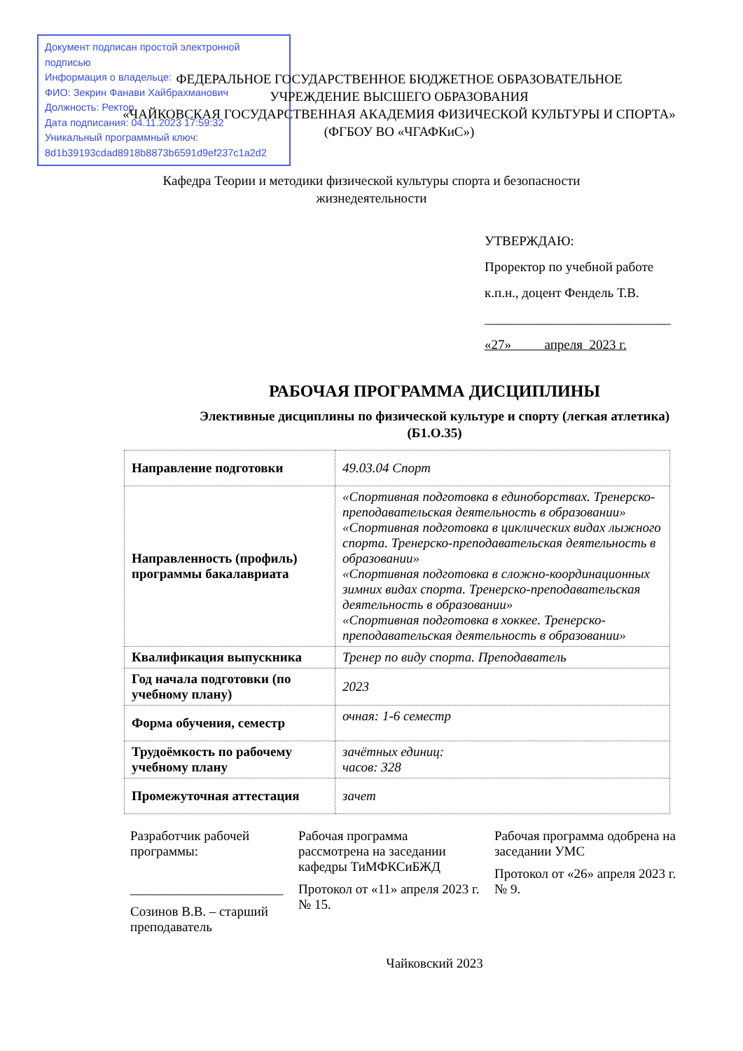Документ подписан простой электронной подписью
Информация о владельце:
ФИО: Зекрин Фанави Хайбрахманович
Должность: Ректор
Дата подписания: 04.11.2023 17:59:32
Уникальный программный ключ:
8d1b39193cdad8918b8873b6591d9ef237c1a2d2
ФЕДЕРАЛЬНОЕ ГОСУДАРСТВЕННОЕ БЮДЖЕТНОЕ ОБРАЗОВАТЕЛЬНОЕ
УЧРЕЖДЕНИЕ ВЫСШЕГО ОБРАЗОВАНИЯ
«ЧАЙКОВСКАЯ ГОСУДАРСТВЕННАЯ АКАДЕМИЯ ФИЗИЧЕСКОЙ КУЛЬТУРЫ И СПОРТА»
(ФГБОУ ВО «ЧГАФКиС»)
Кафедра Теории и методики физической культуры спорта и безопасности жизнедеятельности
УТВЕРЖДАЮ:
Проректор по учебной работе
к.п.н., доцент Фендель Т.В.
____________________________
«27» апреля 2023 г.
РАБОЧАЯ ПРОГРАММА ДИСЦИПЛИНЫ
Элективные дисциплины по физической культуре и спорту (легкая атлетика)
(Б1.О.35)
| Направление подготовки | 49.03.04 Спорт |
| Направленность (профиль) программы бакалавриата | «Спортивная подготовка в единоборствах. Тренерско-преподавательская деятельность в образовании» «Спортивная подготовка в циклических видах лыжного спорта. Тренерско-преподавательская деятельность в образовании» «Спортивная подготовка в сложно-координационных зимних видах спорта. Тренерско-преподавательская деятельность в образовании» «Спортивная подготовка в хоккее. Тренерско-преподавательская деятельность в образовании» |
| Квалификация выпускника | Тренер по виду спорта. Преподаватель |
| Год начала подготовки (по учебному плану) | 2023 |
| Форма обучения, семестр | очная: 1-6 семестр |
| Трудоёмкость по рабочему учебному плану | зачётных единиц: часов: 328 |
| Промежуточная аттестация | зачет |
Разработчик рабочей программы:
_______________________
Созинов В.В. – старший преподаватель
Рабочая программа рассмотрена на заседании кафедры ТиМФКСиБЖД
Протокол от «11» апреля 2023 г. № 15.
Рабочая программа одобрена на заседании УМС
Протокол от «26» апреля 2023 г. № 9.
Чайковский 2023